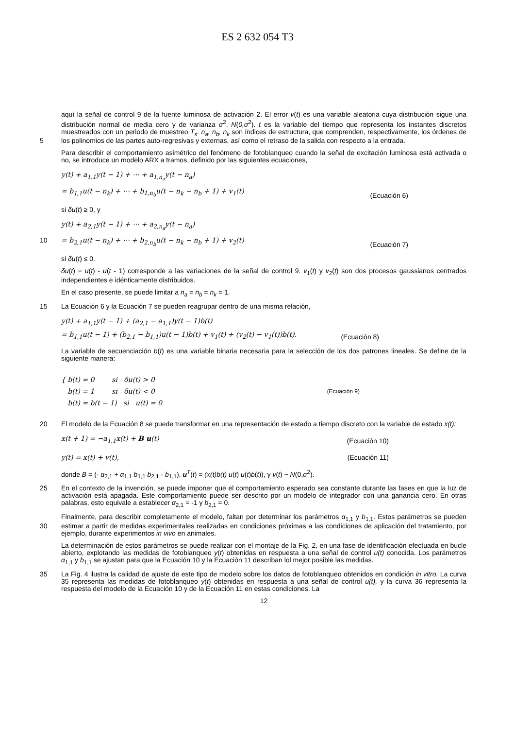ES 2 632 054 T3
aquí la señal de control 9 de la fuente luminosa de activación 2. El error v(t) es una variable aleatoria cuya distribución sigue una distribución normal de media cero y de varianza σ<sup>2</sup>, N(0,σ<sup>2</sup>). t es la variable del tiempo que representa los instantes discretos muestreados con un periodo de muestreo T<sub>s</sub>. n<sub>a</sub>, n<sub>b</sub>, n<sub>k</sub> son índices de estructura, que comprenden, respectivamente, los órdenes de los polinomios de las partes auto-regresivas y externas, así como 5 el retraso de la salida con respecto a la entrada.
Para describir el comportamiento asimétrico del fenómeno de fotoblanqueo cuando la señal de excitación luminosa está activada o no, se introduce un modelo ARX a tramos, definido por las siguientes ecuaciones,
y(t) + a<sub>1,1</sub>y(t − 1) + ⋯ + a<sub>1,n<sub>a</sub></sub>y(t − n<sub>a</sub>)
= b<sub>1,1</sub>u(t − n<sub>k</sub>) + ⋯ + b<sub>1,n<sub>b</sub></sub>u(t − n<sub>k</sub> − n<sub>b</sub> + 1) + v<sub>1</sub>(t)
(Ecuación 6)
si δu(t) ≥ 0, y
y(t) + a<sub>2,1</sub>y(t − 1) + ⋯ + a<sub>2,n<sub>a</sub></sub>y(t − n<sub>a</sub>)
10 = b<sub>2,1</sub>u(t − n<sub>k</sub>) + ⋯ + b<sub>2,n<sub>b</sub></sub>u(t − n<sub>k</sub> − n<sub>b</sub> + 1) + v<sub>2</sub>(t)
(Ecuación 7)
si δu(t) ≤ 0.
δu(t) = u(t) - u(t - 1) corresponde a las variaciones de la señal de control 9. v<sub>1</sub>(t) y v<sub>2</sub>(t) son dos procesos gaussianos centrados independientes e idénticamente distribuidos.
En el caso presente, se puede limitar a n<sub>a</sub> = n<sub>b</sub> = n<sub>k</sub> = 1.
15 La Ecuación 6 y la Ecuación 7 se pueden reagrupar dentro de una misma relación,
y(t) + a<sub>1,1</sub>y(t − 1) + (a<sub>2,1</sub> − a<sub>1,1</sub>)y(t − 1)b(t)
= b<sub>1,1</sub>u(t − 1) + (b<sub>2,1</sub> − b<sub>1,1</sub>)u(t − 1)b(t) + v<sub>1</sub>(t) + (v<sub>2</sub>(t) − v<sub>1</sub>(t))b(t).
(Ecuación 8)
La variable de secuenciación b(t) es una variable binaria necesaria para la selección de los dos patrones lineales. Se define de la siguiente manera:
{ b(t) = 0 si δu(t) > 0
b(t) = 1 si δu(t) < 0
b(t) = b(t − 1) si u(t) = 0
(Ecuación 9)
20 El modelo de la Ecuación 8 se puede transformar en una representación de estado a tiempo discreto con la variable de estado x(t):
x(t + 1) = −a<sub>1,1</sub>x(t) + B u(t) (Ecuación 10)
y(t) = x(t) + v(t), (Ecuación 11)
donde B = (- α<sub>2,1</sub> + α<sub>1,1</sub> b<sub>1,1</sub> b<sub>2,1</sub> - b<sub>1,1</sub>), u<sup>T</sup>(t) = (x(t)b(t) u(t) u(t)b(t)), y v(t) ~ N(0,σ<sup>2</sup>).
25 En el contexto de la invención, se puede imponer que el comportamiento esperado sea constante durante las fases en que la luz de activación está apagada. Este comportamiento puede ser descrito por un modelo de integrador con una ganancia cero. En otras palabras, esto equivale a establecer α<sub>2,1</sub> = -1 y b<sub>2,1</sub> = 0.
Finalmente, para describir completamente el modelo, faltan por determinar los parámetros α<sub>1,1</sub> y b<sub>1,1</sub>. Estos parámetros se pueden estimar a partir de medidas experimentales realizadas en condiciones próximas a las 30 condiciones de aplicación del tratamiento, por ejemplo, durante experimentos in vivo en animales.
La determinación de estos parámetros se puede realizar con el montaje de la Fig. 2, en una fase de identificación efectuada en bucle abierto, explotando las medidas de fotoblanqueo y(t) obtenidas en respuesta a una señal de control u(t) conocida. Los parámetros α<sub>1,1</sub> y b<sub>1,1</sub> se ajustan para que la Ecuación 10 y la Ecuación 11 describan lol mejor posible las medidas.
35 La Fig. 4 ilustra la calidad de ajuste de este tipo de modelo sobre los datos de fotoblanqueo obtenidos en condición in vitro. La curva 35 representa las medidas de fotoblanqueo y(t) obtenidas en respuesta a una señal de control u(t), y la curva 36 representa la respuesta del modelo de la Ecuación 10 y de la Ecuación 11 en estas condiciones. La
12